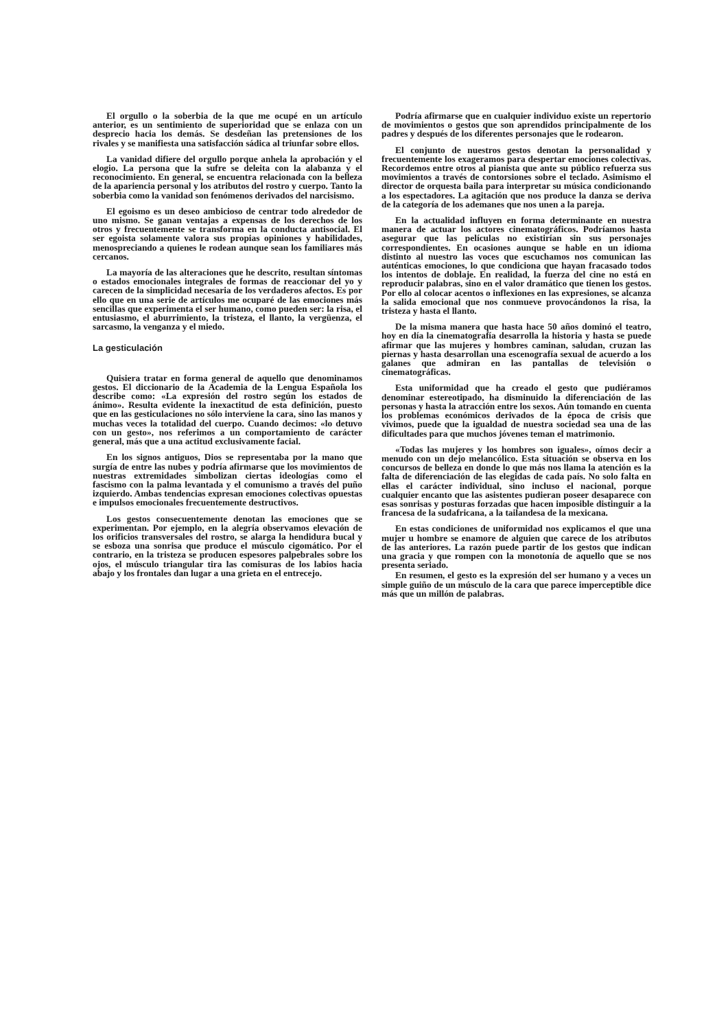El orgullo o la soberbia de la que me ocupé en un artículo anterior, es un sentimiento de superioridad que se enlaza con un desprecio hacia los demás. Se desdeñan las pretensiones de los rivales y se manifiesta una satisfacción sádica al triunfar sobre ellos.
La vanidad difiere del orgullo porque anhela la aprobación y el elogio. La persona que la sufre se deleita con la alabanza y el reconocimiento. En general, se encuentra relacionada con la belleza de la apariencia personal y los atributos del rostro y cuerpo. Tanto la soberbia como la vanidad son fenómenos derivados del narcisismo.
El egoismo es un deseo ambicioso de centrar todo alrededor de uno mismo. Se ganan ventajas a expensas de los derechos de los otros y frecuentemente se transforma en la conducta antisocial. El ser egoista solamente valora sus propias opiniones y habilidades, menospreciando a quienes le rodean aunque sean los familiares más cercanos.
La mayoría de las alteraciones que he descrito, resultan síntomas o estados emocionales integrales de formas de reaccionar del yo y carecen de la simplicidad necesaria de los verdaderos afectos. Es por ello que en una serie de artículos me ocuparé de las emociones más sencillas que experimenta el ser humano, como pueden ser: la risa, el entusiasmo, el aburrimiento, la tristeza, el llanto, la vergüenza, el sarcasmo, la venganza y el miedo.
La gesticulación
Quisiera tratar en forma general de aquello que denominamos gestos. El diccionario de la Academia de la Lengua Española los describe como: «La expresión del rostro según los estados de ánimo». Resulta evidente la inexactitud de esta definición, puesto que en las gesticulaciones no sólo interviene la cara, sino las manos y muchas veces la totalidad del cuerpo. Cuando decimos: «lo detuvo con un gesto», nos referimos a un comportamiento de carácter general, más que a una actitud exclusivamente facial.
En los signos antiguos, Dios se representaba por la mano que surgía de entre las nubes y podría afirmarse que los movimientos de nuestras extremidades simbolizan ciertas ideologías como el fascismo con la palma levantada y el comunismo a través del puño izquierdo. Ambas tendencias expresan emociones colectivas opuestas e impulsos emocionales frecuentemente destructivos.
Los gestos consecuentemente denotan las emociones que se experimentan. Por ejemplo, en la alegría observamos elevación de los orificios transversales del rostro, se alarga la hendidura bucal y se esboza una sonrisa que produce el músculo cigomático. Por el contrario, en la tristeza se producen espesores palpebrales sobre los ojos, el músculo triangular tira las comisuras de los labios hacia abajo y los frontales dan lugar a una grieta en el entrecejo.
Podría afirmarse que en cualquier individuo existe un repertorio de movimientos o gestos que son aprendidos principalmente de los padres y después de los diferentes personajes que le rodearon.
El conjunto de nuestros gestos denotan la personalidad y frecuentemente los exageramos para despertar emociones colectivas. Recordemos entre otros al pianista que ante su público refuerza sus movimientos a través de contorsiones sobre el teclado. Asimismo el director de orquesta baila para interpretar su música condicionando a los espectadores. La agitación que nos produce la danza se deriva de la categoría de los ademanes que nos unen a la pareja.
En la actualidad influyen en forma determinante en nuestra manera de actuar los actores cinematográficos. Podríamos hasta asegurar que las películas no existirían sin sus personajes correspondientes. En ocasiones aunque se hable en un idioma distinto al nuestro las voces que escuchamos nos comunican las auténticas emociones, lo que condiciona que hayan fracasado todos los intentos de doblaje. En realidad, la fuerza del cine no está en reproducir palabras, sino en el valor dramático que tienen los gestos. Por ello al colocar acentos o inflexiones en las expresiones, se alcanza la salida emocional que nos conmueve provocándonos la risa, la tristeza y hasta el llanto.
De la misma manera que hasta hace 50 años dominó el teatro, hoy en día la cinematografía desarrolla la historia y hasta se puede afirmar que las mujeres y hombres caminan, saludan, cruzan las piernas y hasta desarrollan una escenografía sexual de acuerdo a los galanes que admiran en las pantallas de televisión o cinematográficas.
Esta uniformidad que ha creado el gesto que pudiéramos denominar estereotipado, ha disminuido la diferenciación de las personas y hasta la atracción entre los sexos. Aún tomando en cuenta los problemas económicos derivados de la época de crisis que vivimos, puede que la igualdad de nuestra sociedad sea una de las dificultades para que muchos jóvenes teman el matrimonio.
«Todas las mujeres y los hombres son iguales», oímos decir a menudo con un dejo melancólico. Esta situación se observa en los concursos de belleza en donde lo que más nos llama la atención es la falta de diferenciación de las elegidas de cada país. No solo falta en ellas el carácter individual, sino incluso el nacional, porque cualquier encanto que las asistentes pudieran poseer desaparece con esas sonrisas y posturas forzadas que hacen imposible distinguir a la francesa de la sudafricana, a la tailandesa de la mexicana.
En estas condiciones de uniformidad nos explicamos el que una mujer u hombre se enamore de alguien que carece de los atributos de las anteriores. La razón puede partir de los gestos que indican una gracia y que rompen con la monotonía de aquello que se nos presenta seriado.
En resumen, el gesto es la expresión del ser humano y a veces un simple guiño de un músculo de la cara que parece imperceptible dice más que un millón de palabras.